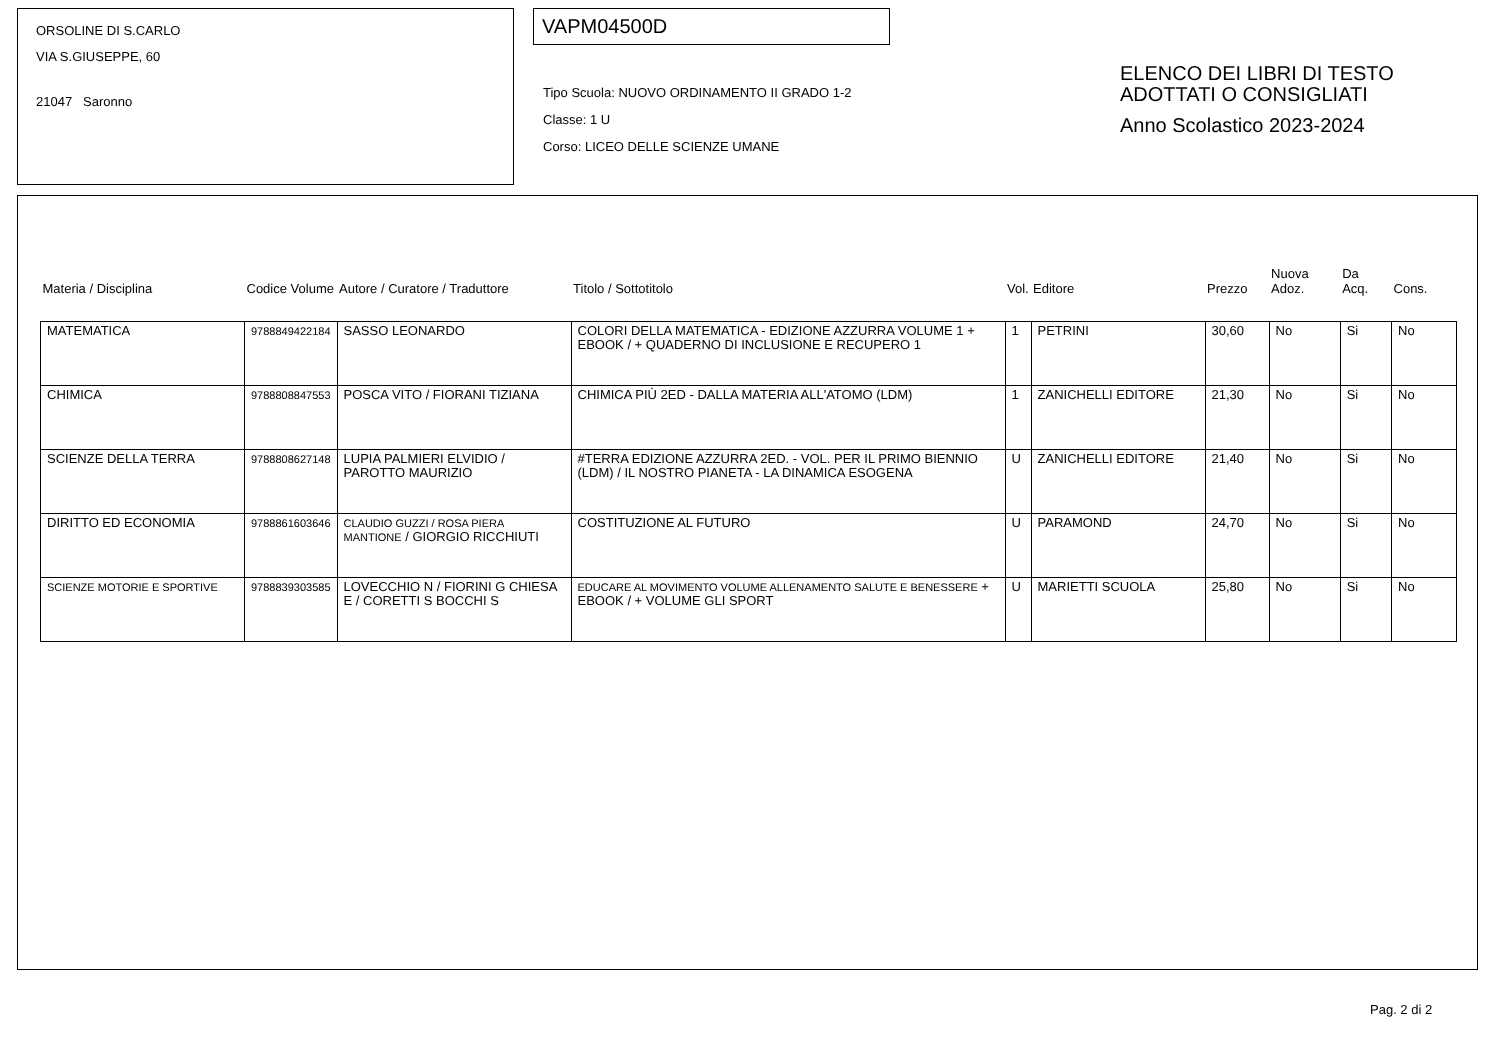ORSOLINE DI S.CARLO
VIA S.GIUSEPPE, 60
21047 Saronno
VAPM04500D
Tipo Scuola: NUOVO ORDINAMENTO II GRADO 1-2
Classe: 1 U
Corso: LICEO DELLE SCIENZE UMANE
ELENCO DEI LIBRI DI TESTO
ADOTTATI O CONSIGLIATI
Anno Scolastico 2023-2024
| Materia / Disciplina | Codice Volume | Autore / Curatore / Traduttore | Titolo / Sottotitolo | Vol. | Editore | Prezzo | Nuova Adoz. | Da Acq. | Cons. |
| --- | --- | --- | --- | --- | --- | --- | --- | --- | --- |
| MATEMATICA | 9788849422184 | SASSO LEONARDO | COLORI DELLA MATEMATICA - EDIZIONE AZZURRA VOLUME 1 + EBOOK / + QUADERNO DI INCLUSIONE E RECUPERO 1 | 1 | PETRINI | 30,60 | No | Si | No |
| CHIMICA | 9788808847553 | POSCA VITO / FIORANI TIZIANA | CHIMICA PIÙ 2ED - DALLA MATERIA ALL'ATOMO (LDM) | 1 | ZANICHELLI EDITORE | 21,30 | No | Si | No |
| SCIENZE DELLA TERRA | 9788808627148 | LUPIA PALMIERI ELVIDIO / PAROTTO MAURIZIO | #TERRA EDIZIONE AZZURRA 2ED. - VOL. PER IL PRIMO BIENNIO (LDM) / IL NOSTRO PIANETA - LA DINAMICA ESOGENA | U | ZANICHELLI EDITORE | 21,40 | No | Si | No |
| DIRITTO ED ECONOMIA | 9788861603646 | CLAUDIO GUZZI / ROSA PIERA MANTIONE / GIORGIO RICCHIUTI | COSTITUZIONE AL FUTURO | U | PARAMOND | 24,70 | No | Si | No |
| SCIENZE MOTORIE E SPORTIVE | 9788839303585 | LOVECCHIO N / FIORINI G CHIESA E / CORETTI S BOCCHI S | EDUCARE AL MOVIMENTO VOLUME ALLENAMENTO SALUTE E BENESSERE + EBOOK / + VOLUME GLI SPORT | U | MARIETTI SCUOLA | 25,80 | No | Si | No |
Pag. 2 di 2